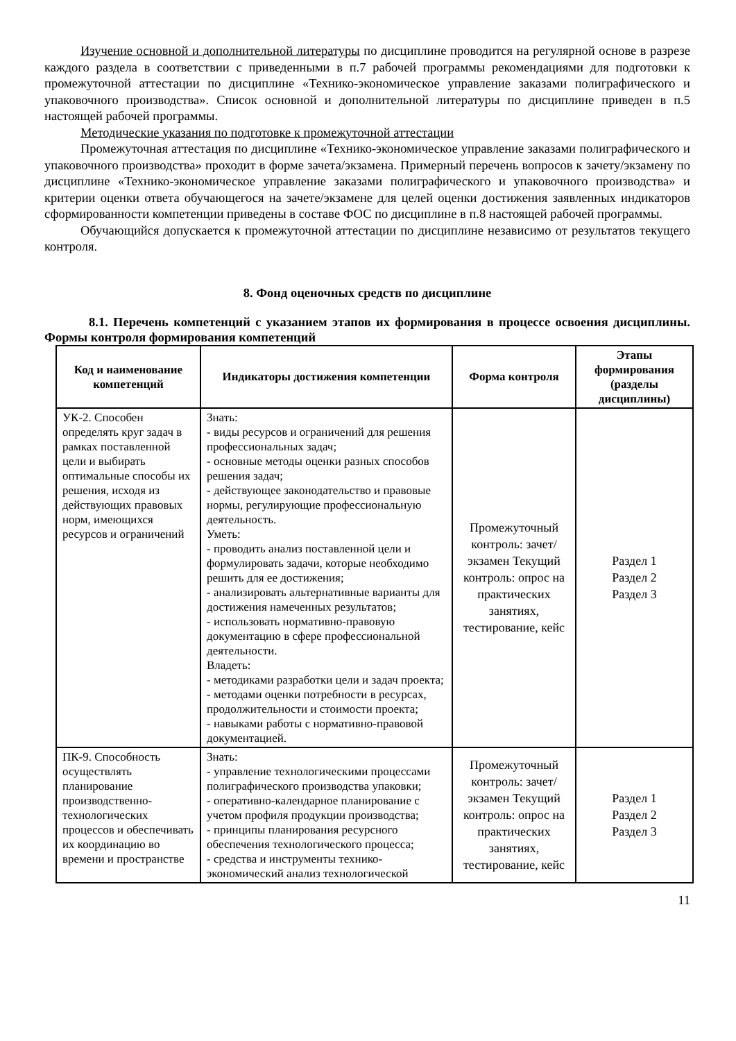Изучение основной и дополнительной литературы по дисциплине проводится на регулярной основе в разрезе каждого раздела в соответствии с приведенными в п.7 рабочей программы рекомендациями для подготовки к промежуточной аттестации по дисциплине «Технико-экономическое управление заказами полиграфического и упаковочного производства». Список основной и дополнительной литературы по дисциплине приведен в п.5 настоящей рабочей программы.
Методические указания по подготовке к промежуточной аттестации
Промежуточная аттестация по дисциплине «Технико-экономическое управление заказами полиграфического и упаковочного производства» проходит в форме зачета/экзамена. Примерный перечень вопросов к зачету/экзамену по дисциплине «Технико-экономическое управление заказами полиграфического и упаковочного производства» и критерии оценки ответа обучающегося на зачете/экзамене для целей оценки достижения заявленных индикаторов сформированности компетенции приведены в составе ФОС по дисциплине в п.8 настоящей рабочей программы.
Обучающийся допускается к промежуточной аттестации по дисциплине независимо от результатов текущего контроля.
8. Фонд оценочных средств по дисциплине
8.1. Перечень компетенций с указанием этапов их формирования в процессе освоения дисциплины. Формы контроля формирования компетенций
| Код и наименование компетенций | Индикаторы достижения компетенции | Форма контроля | Этапы формирования (разделы дисциплины) |
| --- | --- | --- | --- |
| УК-2. Способен определять круг задач в рамках поставленной цели и выбирать оптимальные способы их решения, исходя из действующих правовых норм, имеющихся ресурсов и ограничений | Знать: - виды ресурсов и ограничений для решения профессиональных задач; - основные методы оценки разных способов решения задач; - действующее законодательство и правовые нормы, регулирующие профессиональную деятельность. Уметь: - проводить анализ поставленной цели и формулировать задачи, которые необходимо решить для ее достижения; - анализировать альтернативные варианты для достижения намеченных результатов; - использовать нормативно-правовую документацию в сфере профессиональной деятельности. Владеть: - методиками разработки цели и задач проекта; - методами оценки потребности в ресурсах, продолжительности и стоимости проекта; - навыками работы с нормативно-правовой документацией. | Промежуточный контроль: зачет/экзамен Текущий контроль: опрос на практических занятиях, тестирование, кейс | Раздел 1 Раздел 2 Раздел 3 |
| ПК-9. Способность осуществлять планирование производственно-технологических процессов и обеспечивать их координацию во времени и пространстве | Знать: - управление технологическими процессами полиграфического производства упаковки; - оперативно-календарное планирование с учетом профиля продукции производства; - принципы планирования ресурсного обеспечения технологического процесса; - средства и инструменты технико-экономический анализ технологической | Промежуточный контроль: зачет/экзамен Текущий контроль: опрос на практических занятиях, тестирование, кейс | Раздел 1 Раздел 2 Раздел 3 |
11